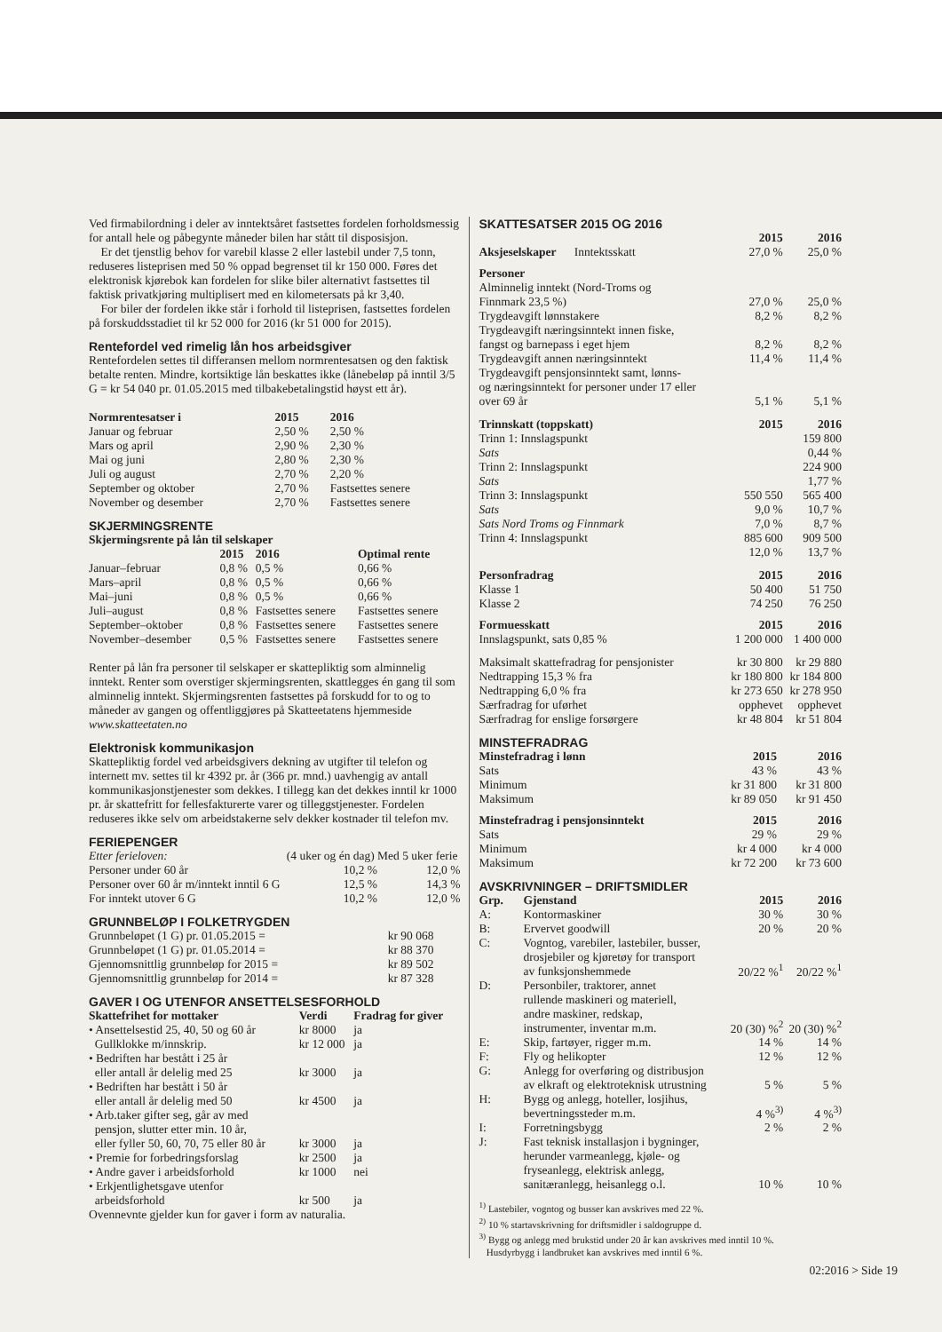Ved firmabilordning i deler av inntektsåret fastsettes fordelen forholdsmessig for antall hele og påbegynte måneder bilen har stått til disposisjon.
Er det tjenstlig behov for varebil klasse 2 eller lastebil under 7,5 tonn, reduseres listeprisen med 50 % oppad begrenset til kr 150 000. Føres det elektronisk kjørebok kan fordelen for slike biler alternativt fastsettes til faktisk privatkjøring multiplisert med en kilometersats på kr 3,40.
For biler der fordelen ikke står i forhold til listeprisen, fastsettes fordelen på forskuddsstadiet til kr 52 000 for 2016 (kr 51 000 for 2015).
Rentefordel ved rimelig lån hos arbeidsgiver
Rentefordelen settes til differansen mellom normrentesatsen og den faktisk betalte renten. Mindre, kortsiktige lån beskattes ikke (lånebeløp på inntil 3/5 G = kr 54 040 pr. 01.05.2015 med tilbakebetalingstid høyst ett år).
| Normrentesatser i | 2015 | 2016 |
| --- | --- | --- |
| Januar og februar | 2,50 % | 2,50 % |
| Mars og april | 2,90 % | 2,30 % |
| Mai og juni | 2,80 % | 2,30 % |
| Juli og august | 2,70 % | 2,20 % |
| September og oktober | 2,70 % | Fastsettes senere |
| November og desember | 2,70 % | Fastsettes senere |
SKJERMINGSRENTE
| Skjermingsrente på lån til selskaper | | | |
| --- | --- | --- | --- |
| | 2015 | 2016 | Optimal rente |
| Januar–februar | 0,8 % | 0,5 % | 0,66 % |
| Mars–april | 0,8 % | 0,5 % | 0,66 % |
| Mai–juni | 0,8 % | 0,5 % | 0,66 % |
| Juli–august | 0,8 % | Fastsettes senere | Fastsettes senere |
| September–oktober | 0,8 % | Fastsettes senere | Fastsettes senere |
| November–desember | 0,5 % | Fastsettes senere | Fastsettes senere |
Renter på lån fra personer til selskaper er skattepliktig som alminnelig inntekt. Renter som overstiger skjermingsrenten, skattlegges én gang til som alminnelig inntekt. Skjermingsrenten fastsettes på forskudd for to og to måneder av gangen og offentliggjøres på Skatteetatens hjemmeside www.skatteetaten.no
Elektronisk kommunikasjon
Skattepliktig fordel ved arbeidsgivers dekning av utgifter til telefon og internett mv. settes til kr 4392 pr. år (366 pr. mnd.) uavhengig av antall kommunikasjonstjenester som dekkes. I tillegg kan det dekkes inntil kr 1000 pr. år skattefritt for fellesfakturerte varer og tilleggstjenester. Fordelen reduseres ikke selv om arbeidstakerne selv dekker kostnader til telefon mv.
FERIEPENGER
| Etter ferieloven: | (4 uker og én dag) | Med 5 uker ferie |
| Personer under 60 år | 10,2 % | 12,0 % |
| Personer over 60 år m/inntekt inntil 6 G | 12,5 % | 14,3 % |
| For inntekt utover 6 G | 10,2 % | 12,0 % |
GRUNNBELØP I FOLKETRYGDEN
| Grunnbeløpet (1 G) pr. 01.05.2015 = | kr 90 068 |
| Grunnbeløpet (1 G) pr. 01.05.2014 = | kr 88 370 |
| Gjennomsnittlig grunnbeløp for 2015 = | kr 89 502 |
| Gjennomsnittlig grunnbeløp for 2014 = | kr 87 328 |
GAVER I OG UTENFOR ANSETTELSESFORHOLD
| Skattefrihet for mottaker | Verdi | Fradrag for giver |
| --- | --- | --- |
| • Ansettelsestid 25, 40, 50 og 60 år | kr 8000 | ja |
| Gullklokke m/innskrip. | kr 12 000 | ja |
| • Bedriften har bestått i 25 år eller antall år delelig med 25 | kr 3000 | ja |
| • Bedriften har bestått i 50 år eller antall år delelig med 50 | kr 4500 | ja |
| • Arb.taker gifter seg, går av med pensjon, slutter etter min. 10 år, eller fyller 50, 60, 70, 75 eller 80 år | kr 3000 | ja |
| • Premie for forbedringsforslag | kr 2500 | ja |
| • Andre gaver i arbeidsforhold | kr 1000 | nei |
| • Erkjentlighetsgave utenfor arbeidsforhold | kr 500 | ja |
Ovennevnte gjelder kun for gaver i form av naturalia.
SKATTESATSER 2015 OG 2016
| | 2015 | 2016 |
| --- | --- | --- |
| Aksjeselskaper Inntektsskatt | 27,0 % | 25,0 % |
| Personer | | |
| Alminnelig inntekt (Nord-Troms og Finnmark 23,5 %) | 27,0 % | 25,0 % |
| Trygdeavgift lønnstakere | 8,2 % | 8,2 % |
| Trygdeavgift næringsinntekt innen fiske, fangst og barnepass i eget hjem | 8,2 % | 8,2 % |
| Trygdeavgift annen næringsinntekt | 11,4 % | 11,4 % |
| Trygdeavgift pensjonsinntekt samt, lønns- og næringsinntekt for personer under 17 eller over 69 år | 5,1 % | 5,1 % |
| Trinnskatt (toppskatt) | 2015 | 2016 |
| Trinn 1: Innslagspunkt | | 159 800 |
| Sats | | 0,44 % |
| Trinn 2: Innslagspunkt | | 224 900 |
| Sats | | 1,77 % |
| Trinn 3: Innslagspunkt | 550 550 | 565 400 |
| Sats | 9,0 % | 10,7 % |
| Sats Nord Troms og Finnmark | 7,0 % | 8,7 % |
| Trinn 4: Innslagspunkt | 885 600 | 909 500 |
| | 12,0 % | 13,7 % |
| Personfradrag | 2015 | 2016 |
| Klasse 1 | 50 400 | 51 750 |
| Klasse 2 | 74 250 | 76 250 |
| Formuesskatt | 2015 | 2016 |
| Innslagspunkt, sats 0,85 % | 1 200 000 | 1 400 000 |
| Maksimalt skattefradrag for pensjonister | kr 30 800 | kr 29 880 |
| Nedtrapping 15,3 % fra | kr 180 800 | kr 184 800 |
| Nedtrapping 6,0 % fra | kr 273 650 | kr 278 950 |
| Særfradrag for uførhet | opphevet | opphevet |
| Særfradrag for enslige forsørgere | kr 48 804 | kr 51 804 |
MINSTEFRADRAG
| Minstefradrag i lønn | 2015 | 2016 |
| --- | --- | --- |
| Sats | 43 % | 43 % |
| Minimum | kr 31 800 | kr 31 800 |
| Maksimum | kr 89 050 | kr 91 450 |
| Minstefradrag i pensjonsinntekt | 2015 | 2016 |
| Sats | 29 % | 29 % |
| Minimum | kr 4 000 | kr 4 000 |
| Maksimum | kr 72 200 | kr 73 600 |
AVSKRIVNINGER – DRIFTSMIDLER
| Grp. | Gjenstand | 2015 | 2016 |
| --- | --- | --- | --- |
| A: | Kontormaskiner | 30 % | 30 % |
| B: | Ervervet goodwill | 20 % | 20 % |
| C: | Vogntog, varebiler, lastebiler, busser, drosjebiler og kjøretøy for transport av funksjonshemmede | 20/22 %<sup>1</sup> | 20/22 %<sup>1</sup> |
| D: | Personbiler, traktorer, annet rullende maskineri og materiell, andre maskiner, redskap, instrumenter, inventar m.m. | 20 (30) %<sup>2</sup> | 20 (30) %<sup>2</sup> |
| E: | Skip, fartøyer, rigger m.m. | 14 % | 14 % |
| F: | Fly og helikopter | 12 % | 12 % |
| G: | Anlegg for overføring og distribusjon av elkraft og elektroteknisk utrustning | 5 % | 5 % |
| H: | Bygg og anlegg, hoteller, losjihus, bevertningssteder m.m. | 4 %<sup>3)</sup> | 4 %<sup>3)</sup> |
| I: | Forretningsbygg | 2 % | 2 % |
| J: | Fast teknisk installasjon i bygninger, herunder varmeanlegg, kjøle- og fryseanlegg, elektrisk anlegg, sanitæranlegg, heisanlegg o.l. | 10 % | 10 % |
<sup>1)</sup> Lastebiler, vogntog og busser kan avskrives med 22 %.
<sup>2)</sup> 10 % startavskrivning for driftsmidler i saldogruppe d.
<sup>3)</sup> Bygg og anlegg med brukstid under 20 år kan avskrives med inntil 10 %.
Husdyrbygg i landbruket kan avskrives med inntil 6 %.
02:2016 > Side 19